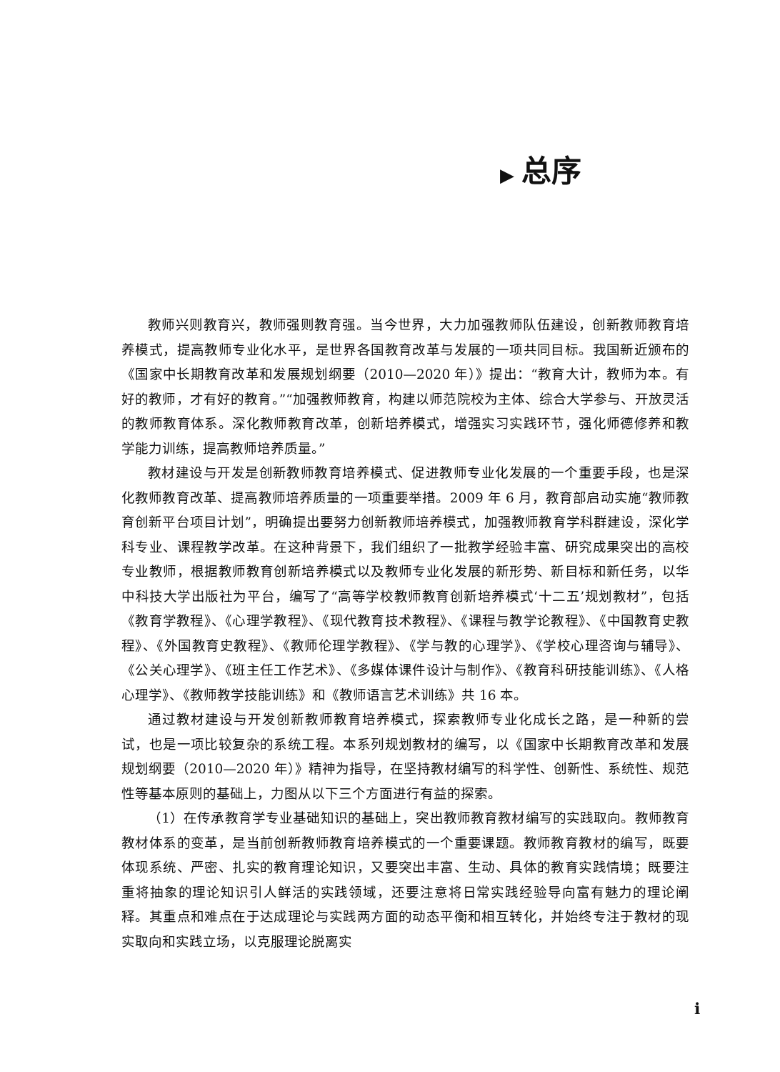▶ 总序
教师兴则教育兴，教师强则教育强。当今世界，大力加强教师队伍建设，创新教师教育培养模式，提高教师专业化水平，是世界各国教育改革与发展的一项共同目标。我国新近颁布的《国家中长期教育改革和发展规划纲要（2010—2020 年）》提出：“教育大计，教师为本。有好的教师，才有好的教育。”“加强教师教育，构建以师范院校为主体、综合大学参与、开放灵活的教师教育体系。深化教师教育改革，创新培养模式，增强实习实践环节，强化师德修养和教学能力训练，提高教师培养质量。”
教材建设与开发是创新教师教育培养模式、促进教师专业化发展的一个重要手段，也是深化教师教育改革、提高教师培养质量的一项重要举措。2009 年 6 月，教育部启动实施“教师教育创新平台项目计划”，明确提出要努力创新教师培养模式，加强教师教育学科群建设，深化学科专业、课程教学改革。在这种背景下，我们组织了一批教学经验丰富、研究成果突出的高校专业教师，根据教师教育创新培养模式以及教师专业化发展的新形势、新目标和新任务，以华中科技大学出版社为平台，编写了“高等学校教师教育创新培养模式‘十二五’规划教材”，包括《教育学教程》、《心理学教程》、《现代教育技术教程》、《课程与教学论教程》、《中国教育史教程》、《外国教育史教程》、《教师伦理学教程》、《学与教的心理学》、《学校心理咨询与辅导》、《公关心理学》、《班主任工作艺术》、《多媒体课件设计与制作》、《教育科研技能训练》、《人格心理学》、《教师教学技能训练》和《教师语言艺术训练》共 16 本。
通过教材建设与开发创新教师教育培养模式，探索教师专业化成长之路，是一种新的尝试，也是一项比较复杂的系统工程。本系列规划教材的编写，以《国家中长期教育改革和发展规划纲要（2010—2020 年）》精神为指导，在坚持教材编写的科学性、创新性、系统性、规范性等基本原则的基础上，力图从以下三个方面进行有益的探索。
（1）在传承教育学专业基础知识的基础上，突出教师教育教材编写的实践取向。教师教育教材体系的变革，是当前创新教师教育培养模式的一个重要课题。教师教育教材的编写，既要体现系统、严密、扎实的教育理论知识，又要突出丰富、生动、具体的教育实践情境；既要注重将抽象的理论知识引人鲜活的实践领域，还要注意将日常实践经验导向富有魅力的理论阐释。其重点和难点在于达成理论与实践两方面的动态平衡和相互转化，并始终专注于教材的现实取向和实践立场，以克服理论脱离实
i